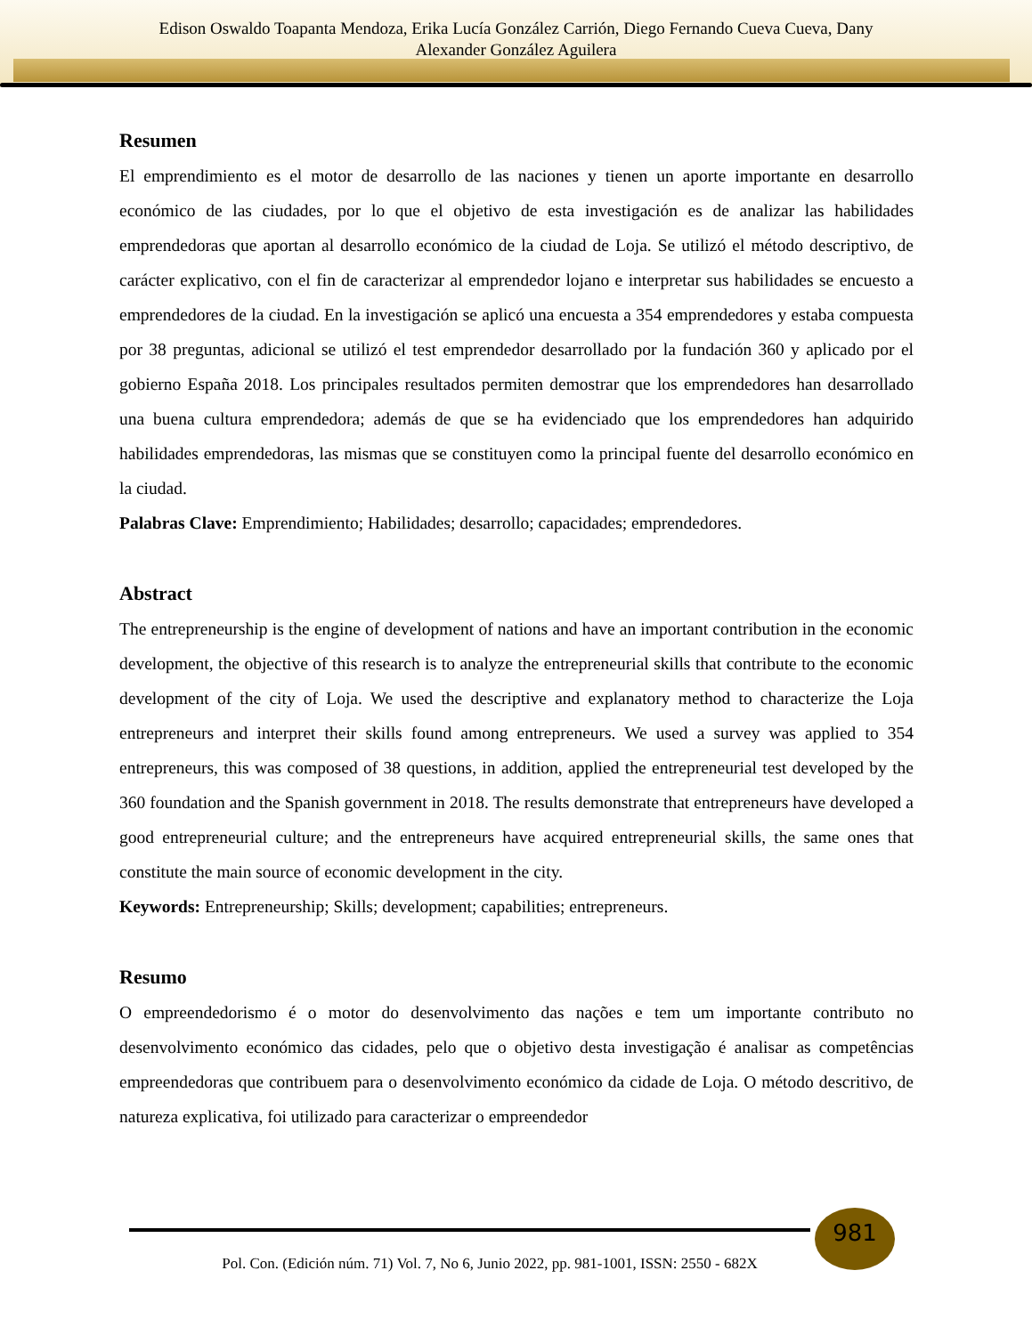Edison Oswaldo Toapanta Mendoza, Erika Lucía González Carrión, Diego Fernando Cueva Cueva, Dany
Alexander González Aguilera
Resumen
El emprendimiento es el motor de desarrollo de las naciones y tienen un aporte importante en desarrollo económico de las ciudades, por lo que el objetivo de esta investigación es de analizar las habilidades emprendedoras que aportan al desarrollo económico de la ciudad de Loja. Se utilizó el método descriptivo, de carácter explicativo, con el fin de caracterizar al emprendedor lojano e interpretar sus habilidades se encuesto a emprendedores de la ciudad. En la investigación se aplicó una encuesta a 354 emprendedores y estaba compuesta por 38 preguntas, adicional se utilizó el test emprendedor desarrollado por la fundación 360 y aplicado por el gobierno España 2018. Los principales resultados permiten demostrar que los emprendedores han desarrollado una buena cultura emprendedora; además de que se ha evidenciado que los emprendedores han adquirido habilidades emprendedoras, las mismas que se constituyen como la principal fuente del desarrollo económico en la ciudad.
Palabras Clave: Emprendimiento; Habilidades; desarrollo; capacidades; emprendedores.
Abstract
The entrepreneurship is the engine of development of nations and have an important contribution in the economic development, the objective of this research is to analyze the entrepreneurial skills that contribute to the economic development of the city of Loja. We used the descriptive and explanatory method to characterize the Loja entrepreneurs and interpret their skills found among entrepreneurs. We used a survey was applied to 354 entrepreneurs, this was composed of 38 questions, in addition, applied the entrepreneurial test developed by the 360 foundation and the Spanish government in 2018. The results demonstrate that entrepreneurs have developed a good entrepreneurial culture; and the entrepreneurs have acquired entrepreneurial skills, the same ones that constitute the main source of economic development in the city.
Keywords: Entrepreneurship; Skills; development; capabilities; entrepreneurs.
Resumo
O empreendedorismo é o motor do desenvolvimento das nações e tem um importante contributo no desenvolvimento económico das cidades, pelo que o objetivo desta investigação é analisar as competências empreendedoras que contribuem para o desenvolvimento económico da cidade de Loja. O método descritivo, de natureza explicativa, foi utilizado para caracterizar o empreendedor
981
Pol. Con. (Edición núm. 71) Vol. 7, No 6, Junio 2022, pp. 981-1001, ISSN: 2550 - 682X